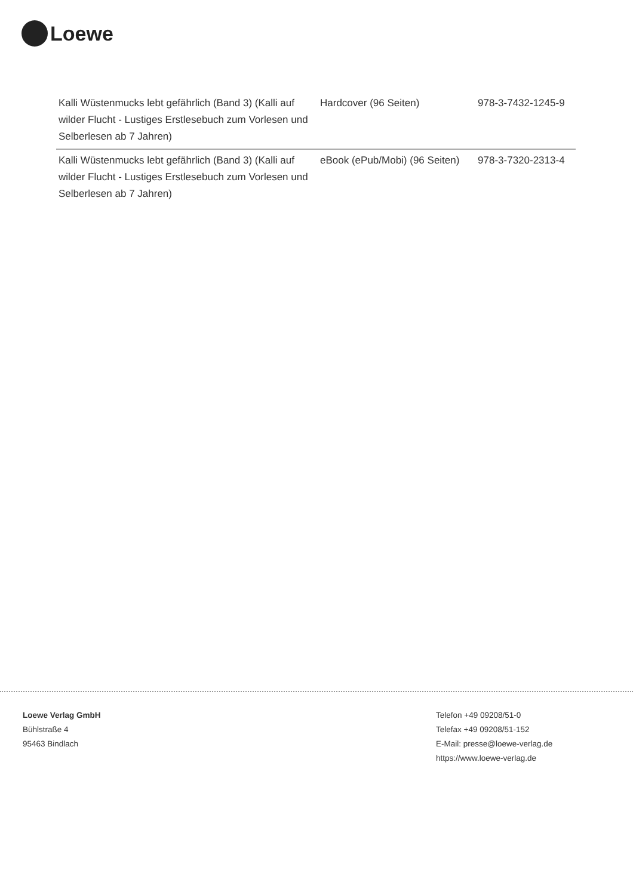Loewe
| Kalli Wüstenmucks lebt gefährlich (Band 3) (Kalli auf wilder Flucht - Lustiges Erstlesebuch zum Vorlesen und Selberlesen ab 7 Jahren) | Hardcover (96 Seiten) | 978-3-7432-1245-9 |
| Kalli Wüstenmucks lebt gefährlich (Band 3) (Kalli auf wilder Flucht - Lustiges Erstlesebuch zum Vorlesen und Selberlesen ab 7 Jahren) | eBook (ePub/Mobi) (96 Seiten) | 978-3-7320-2313-4 |
Loewe Verlag GmbH
Bühlstraße 4
95463 Bindlach
Telefon +49 09208/51-0
Telefax +49 09208/51-152
E-Mail: presse@loewe-verlag.de
https://www.loewe-verlag.de